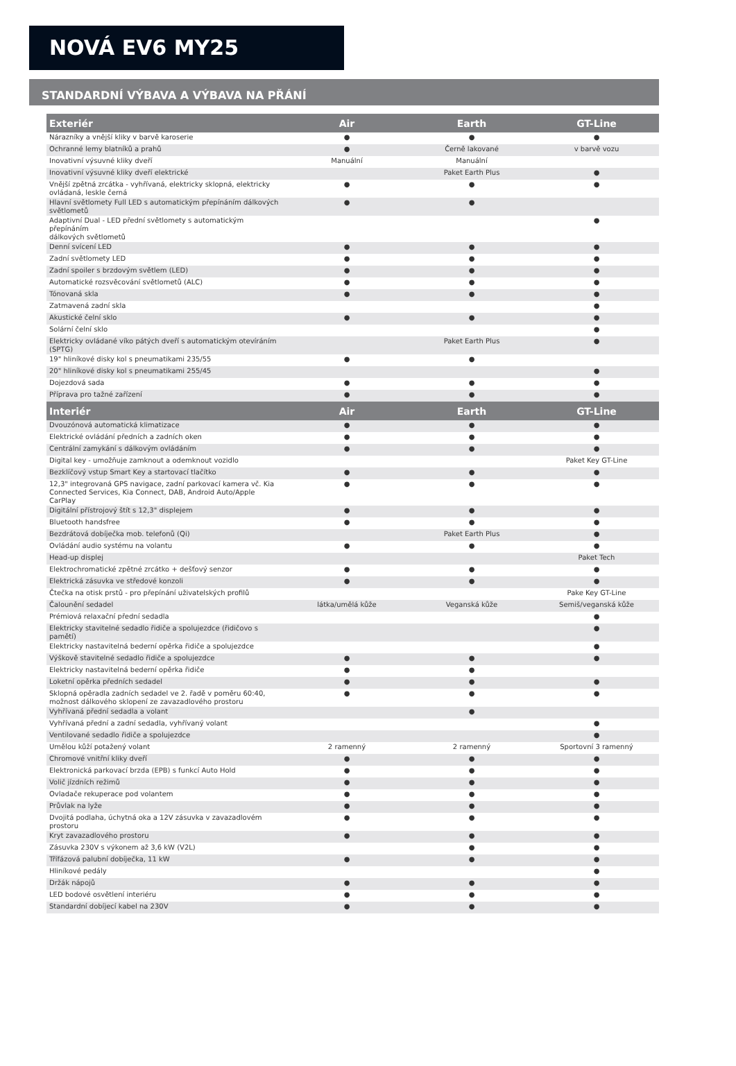NOVÁ EV6 MY25
STANDARDNÍ VÝBAVA A VÝBAVA NA PŘÁNÍ
| Exteriér | Air | Earth | GT-Line |
| --- | --- | --- | --- |
| Nárazníky a vnější kliky v barvě karoserie | ● | ● | ● |
| Ochranné lemy blatníků a prahů | ● | Černě lakované | v barvě vozu |
| Inovativní výsuvné kliky dveří | Manuální | Manuální | |
| Inovativní výsuvné kliky dveří elektrické | | Paket Earth Plus | ● |
| Vnější zpětná zrcátka - vyhřívaná, elektricky sklopná, elektricky ovládaná, leskle černá | ● | ● | ● |
| Hlavní světlomety Full LED s automatickým přepínáním dálkových světlometů | ● | ● | |
| Adaptivní Dual - LED přední světlomety s automatickým přepínáním dálkových světlometů | | | ● |
| Denní svícení LED | ● | ● | ● |
| Zadní světlomety LED | ● | ● | ● |
| Zadní spoiler s brzdovým světlem (LED) | ● | ● | ● |
| Automatické rozsvěcování světlometů (ALC) | ● | ● | ● |
| Tónovaná skla | ● | ● | ● |
| Zatmavená zadní skla | | | ● |
| Akustické čelní sklo | ● | ● | ● |
| Solární čelní sklo | | | ● |
| Elektricky ovládané víko pátých dveří s automatickým otevíráním (SPTG) | | Paket Earth Plus | ● |
| 19" hliníkové disky kol s pneumatikami 235/55 | ● | ● | |
| 20" hliníkové disky kol s pneumatikami 255/45 | | | ● |
| Dojezdová sada | ● | ● | ● |
| Příprava pro tažné zařízení | ● | ● | ● |
| Interiér | Air | Earth | GT-Line |
| Dvouzónová automatická klimatizace | ● | ● | ● |
| Elektrické ovládání předních a zadních oken | ● | ● | ● |
| Centrální zamykání s dálkovým ovládáním | ● | ● | ● |
| Digital key - umožňuje zamknout a odemknout vozidlo | | | Paket Key GT-Line |
| Bezklíčový vstup Smart Key a startovací tlačítko | ● | ● | ● |
| 12,3" integrovaná GPS navigace, zadní parkovací kamera vč. Kia Connected Services, Kia Connect, DAB, Android Auto/Apple CarPlay | ● | ● | ● |
| Digitální přístrojový štít s 12,3" displejem | ● | ● | ● |
| Bluetooth handsfree | ● | ● | ● |
| Bezdrátová dobíječka mob. telefonů (Qi) | | Paket Earth Plus | ● |
| Ovládání audio systému na volantu | ● | ● | ● |
| Head-up displej | | | Paket Tech |
| Elektrochromatické zpětné zrcátko + dešťový senzor | ● | ● | ● |
| Elektrická zásuvka ve středové konzoli | ● | ● | ● |
| Čtečka na otisk prstů - pro přepínání uživatelských profilů | | | Pake Key GT-Line |
| Čalounění sedadel | látka/umělá kůže | Veganská kůže | Semiš/veganská kůže |
| Prémiová relaxační přední sedadla | | | ● |
| Elektricky stavitelné sedadlo řidiče a spolujezdce (řidičovo s pamětí) | | | ● |
| Elektricky nastavitelná bederní opěrka řidiče a spolujezdce | | | ● |
| Výškově stavitelné sedadlo řidiče a spolujezdce | ● | ● | ● |
| Elektricky nastavitelná bederní opěrka řidiče | ● | ● | |
| Loketní opěrka předních sedadel | ● | ● | ● |
| Sklopná opěradla zadních sedadel ve 2. řadě v poměru 60:40, možnost dálkového sklopení ze zavazadlového prostoru | ● | ● | ● |
| Vyhřívaná přední sedadla a volant | | ● | |
| Vyhřívaná přední a zadní sedadla, vyhřívaný volant | | | ● |
| Ventilované sedadlo řidiče a spolujezdce | | | ● |
| Umělou kůží potažený volant | 2 ramenný | 2 ramenný | Sportovní 3 ramenný |
| Chromové vnitřní kliky dveří | ● | ● | ● |
| Elektronická parkovací brzda (EPB) s funkcí Auto Hold | ● | ● | ● |
| Volič jízdních režimů | ● | ● | ● |
| Ovladače rekuperace pod volantem | ● | ● | ● |
| Průvlak na lyže | ● | ● | ● |
| Dvojitá podlaha, úchytná oka a 12V zásuvka v zavazadlovém prostoru | ● | ● | ● |
| Kryt zavazadlového prostoru | ● | ● | ● |
| Zásuvka 230V s výkonem až 3,6 kW (V2L) | | ● | ● |
| Třífázová palubní dobíječka, 11 kW | ● | ● | ● |
| Hliníkové pedály | | | ● |
| Držák nápojů | ● | ● | ● |
| LED bodové osvětlení interiéru | ● | ● | ● |
| Standardní dobíjecí kabel na 230V | ● | ● | ● |